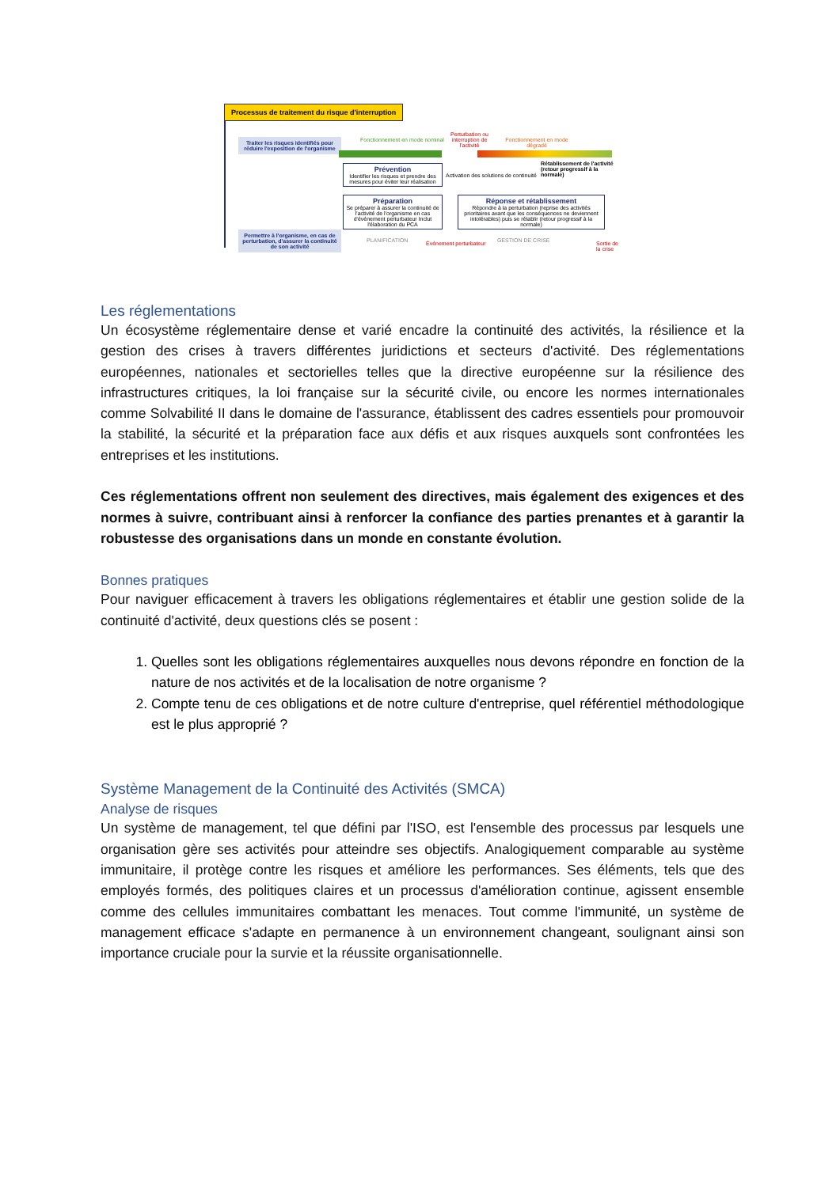Processus de traitement du risque d'interruption
Traiter les risques identifiés pour réduire l'exposition de l'organisme
Permettre à l'organisme, en cas de perturbation, d'assurer la continuité de son activité
Fonctionnement en mode nominal
Perturbation ou interruption de l'activité
Fonctionnement en mode dégradé
Prévention
Identifier les risques et prendre des mesures pour éviter leur réalisation
Préparation
Se préparer à assurer la continuité de l'activité de l'organisme en cas d'événement perturbateur Inclut l'élaboration du PCA
Activation des solutions de continuité
Rétablissement de l'activité (retour progressif à la normale)
Réponse et rétablissement
Répondre à la perturbation (reprise des activités prioritaires avant que les conséquences ne deviennent intolérables) puis se rétablir (retour progressif à la normale)
PLANIFICATION Événement perturbateur GESTION DE CRISE Sortie de la crise
Les réglementations
Un écosystème réglementaire dense et varié encadre la continuité des activités, la résilience et la gestion des crises à travers différentes juridictions et secteurs d'activité. Des réglementations européennes, nationales et sectorielles telles que la directive européenne sur la résilience des infrastructures critiques, la loi française sur la sécurité civile, ou encore les normes internationales comme Solvabilité II dans le domaine de l'assurance, établissent des cadres essentiels pour promouvoir la stabilité, la sécurité et la préparation face aux défis et aux risques auxquels sont confrontées les entreprises et les institutions.
Ces réglementations offrent non seulement des directives, mais également des exigences et des normes à suivre, contribuant ainsi à renforcer la confiance des parties prenantes et à garantir la robustesse des organisations dans un monde en constante évolution.
Bonnes pratiques
Pour naviguer efficacement à travers les obligations réglementaires et établir une gestion solide de la continuité d'activité, deux questions clés se posent :
1. Quelles sont les obligations réglementaires auxquelles nous devons répondre en fonction de la nature de nos activités et de la localisation de notre organisme ?
2. Compte tenu de ces obligations et de notre culture d'entreprise, quel référentiel méthodologique est le plus approprié ?
Système Management de la Continuité des Activités (SMCA)
Analyse de risques
Un système de management, tel que défini par l'ISO, est l'ensemble des processus par lesquels une organisation gère ses activités pour atteindre ses objectifs. Analogiquement comparable au système immunitaire, il protège contre les risques et améliore les performances. Ses éléments, tels que des employés formés, des politiques claires et un processus d'amélioration continue, agissent ensemble comme des cellules immunitaires combattant les menaces. Tout comme l'immunité, un système de management efficace s'adapte en permanence à un environnement changeant, soulignant ainsi son importance cruciale pour la survie et la réussite organisationnelle.